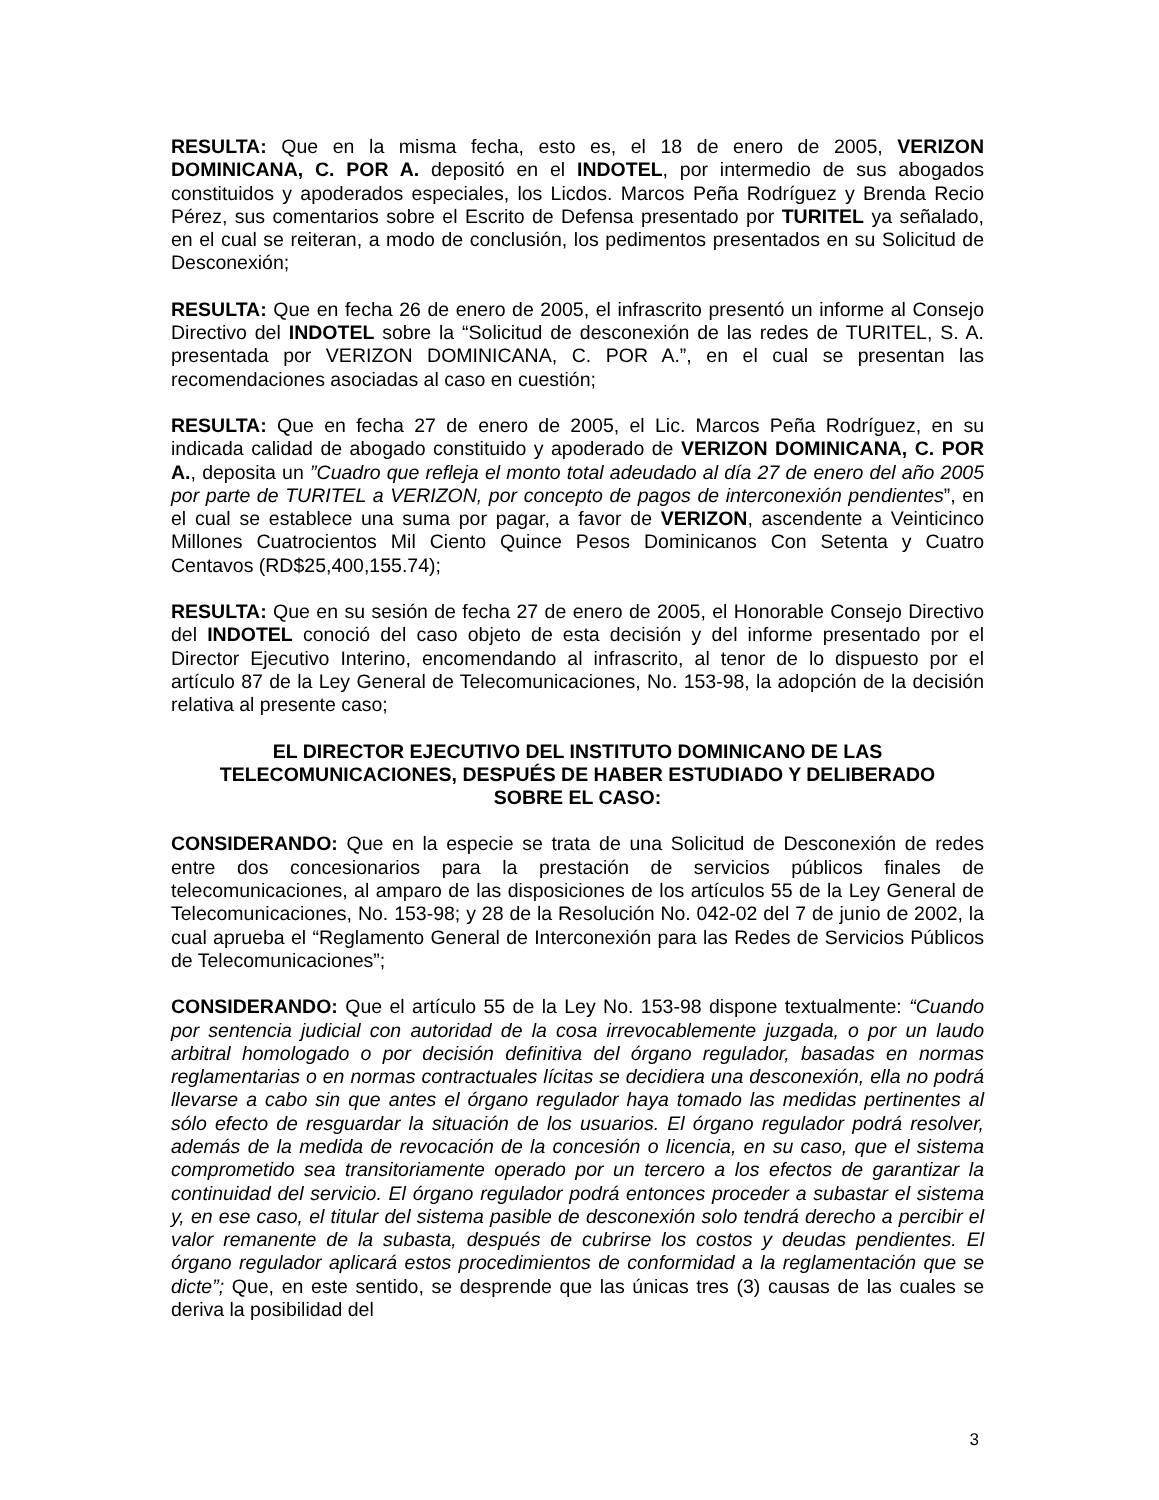RESULTA: Que en la misma fecha, esto es, el 18 de enero de 2005, VERIZON DOMINICANA, C. POR A. depositó en el INDOTEL, por intermedio de sus abogados constituidos y apoderados especiales, los Licdos. Marcos Peña Rodríguez y Brenda Recio Pérez, sus comentarios sobre el Escrito de Defensa presentado por TURITEL ya señalado, en el cual se reiteran, a modo de conclusión, los pedimentos presentados en su Solicitud de Desconexión;
RESULTA: Que en fecha 26 de enero de 2005, el infrascrito presentó un informe al Consejo Directivo del INDOTEL sobre la “Solicitud de desconexión de las redes de TURITEL, S. A. presentada por VERIZON DOMINICANA, C. POR A.”, en el cual se presentan las recomendaciones asociadas al caso en cuestión;
RESULTA: Que en fecha 27 de enero de 2005, el Lic. Marcos Peña Rodríguez, en su indicada calidad de abogado constituido y apoderado de VERIZON DOMINICANA, C. POR A., deposita un ”Cuadro que refleja el monto total adeudado al día 27 de enero del año 2005 por parte de TURITEL a VERIZON, por concepto de pagos de interconexión pendientes”, en el cual se establece una suma por pagar, a favor de VERIZON, ascendente a Veinticinco Millones Cuatrocientos Mil Ciento Quince Pesos Dominicanos Con Setenta y Cuatro Centavos (RD$25,400,155.74);
RESULTA: Que en su sesión de fecha 27 de enero de 2005, el Honorable Consejo Directivo del INDOTEL conoció del caso objeto de esta decisión y del informe presentado por el Director Ejecutivo Interino, encomendando al infrascrito, al tenor de lo dispuesto por el artículo 87 de la Ley General de Telecomunicaciones, No. 153-98, la adopción de la decisión relativa al presente caso;
EL DIRECTOR EJECUTIVO DEL INSTITUTO DOMINICANO DE LAS TELECOMUNICACIONES, DESPUÉS DE HABER ESTUDIADO Y DELIBERADO SOBRE EL CASO:
CONSIDERANDO: Que en la especie se trata de una Solicitud de Desconexión de redes entre dos concesionarios para la prestación de servicios públicos finales de telecomunicaciones, al amparo de las disposiciones de los artículos 55 de la Ley General de Telecomunicaciones, No. 153-98; y 28 de la Resolución No. 042-02 del 7 de junio de 2002, la cual aprueba el “Reglamento General de Interconexión para las Redes de Servicios Públicos de Telecomunicaciones”;
CONSIDERANDO: Que el artículo 55 de la Ley No. 153-98 dispone textualmente: “Cuando por sentencia judicial con autoridad de la cosa irrevocablemente juzgada, o por un laudo arbitral homologado o por decisión definitiva del órgano regulador, basadas en normas reglamentarias o en normas contractuales lícitas se decidiera una desconexión, ella no podrá llevarse a cabo sin que antes el órgano regulador haya tomado las medidas pertinentes al sólo efecto de resguardar la situación de los usuarios. El órgano regulador podrá resolver, además de la medida de revocación de la concesión o licencia, en su caso, que el sistema comprometido sea transitoriamente operado por un tercero a los efectos de garantizar la continuidad del servicio. El órgano regulador podrá entonces proceder a subastar el sistema y, en ese caso, el titular del sistema pasible de desconexión solo tendrá derecho a percibir el valor remanente de la subasta, después de cubrirse los costos y deudas pendientes. El órgano regulador aplicará estos procedimientos de conformidad a la reglamentación que se dicte”; Que, en este sentido, se desprende que las únicas tres (3) causas de las cuales se deriva la posibilidad del
3